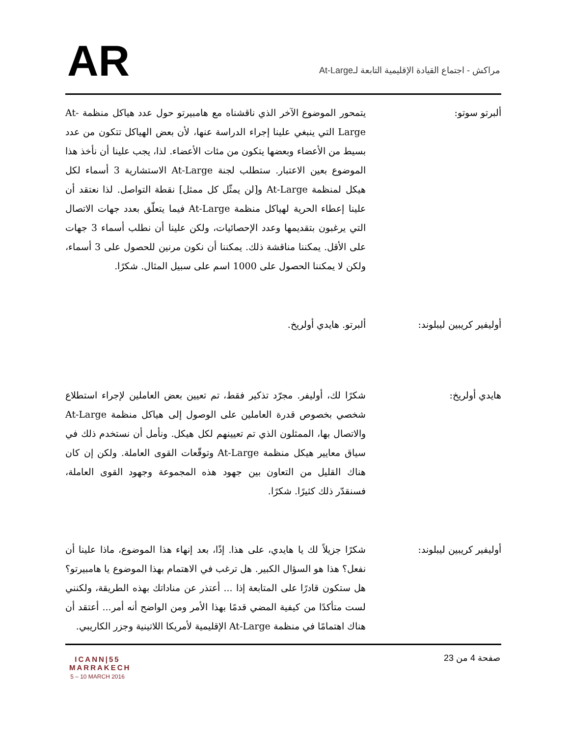AR
مراكش - اجتماع القيادة الإقليمية التابعة لـAt-Large
ألبرتو سوتو: يتمحور الموضوع الآخر الذي ناقشناه مع هامبيرتو حول عدد هياكل منظمة At-Large التي ينبغي علينا إجراء الدراسة عنها، لأن بعض الهياكل تتكون من عدد بسيط من الأعضاء وبعضها يتكون من مئات الأعضاء. لذا، يجب علينا أن نأخذ هذا الموضوع بعين الاعتبار. ستطلب لجنة At-Large الاستشارية 3 أسماء لكل هيكل لمنظمة At-Large و[لن يمثّل كل ممثل] نقطة التواصل. لذا نعتقد أن علينا إعطاء الحرية لهياكل منظمة At-Large فيما يتعلّق بعدد جهات الاتصال التي يرغبون بتقديمها وعدد الإحصائيات، ولكن علينا أن نطلب أسماء 3 جهات على الأقل. يمكننا مناقشة ذلك. يمكننا أن نكون مرنين للحصول على 3 أسماء، ولكن لا يمكننا الحصول على 1000 اسم على سبيل المثال. شكرًا.
أوليفير كريبين ليبلوند:
ألبرتو. هايدي أولريخ.
هايدي أولريخ: شكرًا لك، أوليفر. مجرّد تذكير فقط، تم تعيين بعض العاملين لإجراء استطلاع شخصي بخصوص قدرة العاملين على الوصول إلى هياكل منظمة At-Large والاتصال بها، الممثلون الذي تم تعيينهم لكل هيكل. ونأمل أن نستخدم ذلك في سياق معايير هيكل منظمة At-Large وتوقّعات القوى العاملة. ولكن إن كان هناك القليل من التعاون بين جهود هذه المجموعة وجهود القوى العاملة، فسنقدّر ذلك كثيرًا. شكرًا.
أوليفير كريبين ليبلوند:
شكرًا جزيلاً لك يا هايدي، على هذا. إذًا، بعد إنهاء هذا الموضوع، ماذا علينا أن نفعل؟ هذا هو السؤال الكبير. هل ترغب في الاهتمام بهذا الموضوع يا هامبيرتو؟ هل ستكون قادرًا على المتابعة إذا ... أعتذر عن مناداتك بهذه الطريقة، ولكنني لست متأكدًا من كيفية المضي قدمًا بهذا الأمر ومن الواضح أنه أمر... أعتقد أن هناك اهتمامًا في منظمة At-Large الإقليمية لأمريكا اللاتينية وجزر الكاريبي.
ICANN|55
MARRAKECH
5 – 10 MARCH 2016
صفحة 4 من 23